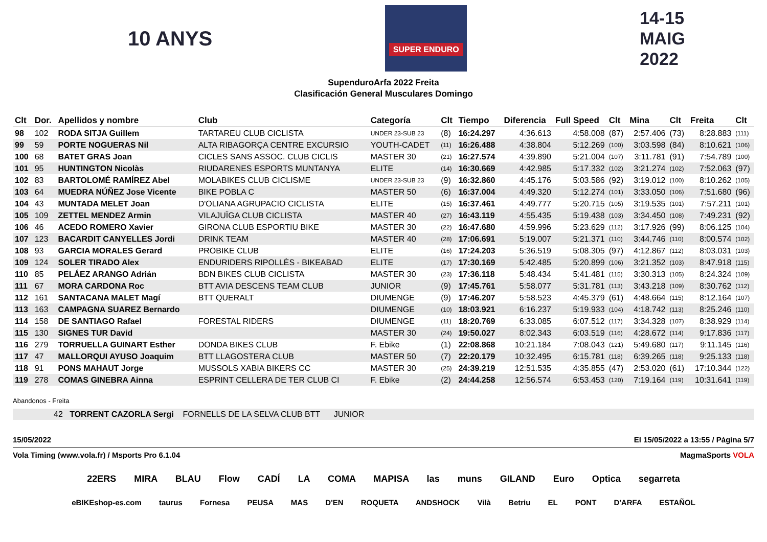10 ANYS
SUPER ENDURO
14-15
MAIG
2022
SupenduroArfa 2022 Freita
Clasificación General Musculares Domingo
| Clt | Dor. | Apellidos y nombre | Club | Categoría | Clt | Tiempo | Diferencia | Full Speed | Clt | Mina | Clt | Freita | Clt |
| --- | --- | --- | --- | --- | --- | --- | --- | --- | --- | --- | --- | --- | --- |
| 98 | 102 | RODA SITJA Guillem | TARTAREU CLUB CICLISTA | UNDER 23-SUB 23 | (8) | 16:24.297 | 4:36.613 | 4:58.008 | (87) | 2:57.406 | (73) | 8:28.883 | (111) |
| 99 | 59 | PORTE NOGUERAS Nil | ALTA RIBAGORÇA CENTRE EXCURSIO | YOUTH-CADET | (11) | 16:26.488 | 4:38.804 | 5:12.269 | (100) | 3:03.598 | (84) | 8:10.621 | (106) |
| 100 | 68 | BATET GRAS Joan | CICLES SANS ASSOC. CLUB CICLIS | MASTER 30 | (21) | 16:27.574 | 4:39.890 | 5:21.004 | (107) | 3:11.781 | (91) | 7:54.789 | (100) |
| 101 | 95 | HUNTINGTON Nicolàs | RIUDARENES ESPORTS MUNTANYA | ELITE | (14) | 16:30.669 | 4:42.985 | 5:17.332 | (102) | 3:21.274 | (102) | 7:52.063 | (97) |
| 102 | 83 | BARTOLOMÉ RAMÍREZ Abel | MOLABIKES CLUB CICLISME | UNDER 23-SUB 23 | (9) | 16:32.860 | 4:45.176 | 5:03.586 | (92) | 3:19.012 | (100) | 8:10.262 | (105) |
| 103 | 64 | MUEDRA NÚÑEZ Jose Vicente | BIKE POBLA C | MASTER 50 | (6) | 16:37.004 | 4:49.320 | 5:12.274 | (101) | 3:33.050 | (106) | 7:51.680 | (96) |
| 104 | 43 | MUNTADA MELET Joan | D'OLIANA AGRUPACIO CICLISTA | ELITE | (15) | 16:37.461 | 4:49.777 | 5:20.715 | (105) | 3:19.535 | (101) | 7:57.211 | (101) |
| 105 | 109 | ZETTEL MENDEZ Armin | VILAJUÏGA CLUB CICLISTA | MASTER 40 | (27) | 16:43.119 | 4:55.435 | 5:19.438 | (103) | 3:34.450 | (108) | 7:49.231 | (92) |
| 106 | 46 | ACEDO ROMERO Xavier | GIRONA CLUB ESPORTIU BIKE | MASTER 30 | (22) | 16:47.680 | 4:59.996 | 5:23.629 | (112) | 3:17.926 | (99) | 8:06.125 | (104) |
| 107 | 123 | BACARDIT CANYELLES Jordi | DRINK TEAM | MASTER 40 | (28) | 17:06.691 | 5:19.007 | 5:21.371 | (110) | 3:44.746 | (110) | 8:00.574 | (102) |
| 108 | 93 | GARCIA MORALES Gerard | PROBIKE CLUB | ELITE | (16) | 17:24.203 | 5:36.519 | 5:08.305 | (97) | 4:12.867 | (112) | 8:03.031 | (103) |
| 109 | 124 | SOLER TIRADO Alex | ENDURIDERS RIPOLLÈS - BIKEABAD | ELITE | (17) | 17:30.169 | 5:42.485 | 5:20.899 | (106) | 3:21.352 | (103) | 8:47.918 | (115) |
| 110 | 85 | PELÁEZ ARANGO Adrián | BDN BIKES CLUB CICLISTA | MASTER 30 | (23) | 17:36.118 | 5:48.434 | 5:41.481 | (115) | 3:30.313 | (105) | 8:24.324 | (109) |
| 111 | 67 | MORA CARDONA Roc | BTT AVIA DESCENS TEAM CLUB | JUNIOR | (9) | 17:45.761 | 5:58.077 | 5:31.781 | (113) | 3:43.218 | (109) | 8:30.762 | (112) |
| 112 | 161 | SANTACANA MALET Magí | BTT QUERALT | DIUMENGE | (9) | 17:46.207 | 5:58.523 | 4:45.379 | (61) | 4:48.664 | (115) | 8:12.164 | (107) |
| 113 | 163 | CAMPAGNA SUAREZ Bernardo | | DIUMENGE | (10) | 18:03.921 | 6:16.237 | 5:19.933 | (104) | 4:18.742 | (113) | 8:25.246 | (110) |
| 114 | 158 | DE SANTIAGO Rafael | FORESTAL RIDERS | DIUMENGE | (11) | 18:20.769 | 6:33.085 | 6:07.512 | (117) | 3:34.328 | (107) | 8:38.929 | (114) |
| 115 | 130 | SIGNES TUR David | | MASTER 30 | (24) | 19:50.027 | 8:02.343 | 6:03.519 | (116) | 4:28.672 | (114) | 9:17.836 | (117) |
| 116 | 279 | TORRUELLA GUINART Esther | DONDA BIKES CLUB | F. Ebike | (1) | 22:08.868 | 10:21.184 | 7:08.043 | (121) | 5:49.680 | (117) | 9:11.145 | (116) |
| 117 | 47 | MALLORQUI AYUSO Joaquim | BTT LLAGOSTERA CLUB | MASTER 50 | (7) | 22:20.179 | 10:32.495 | 6:15.781 | (118) | 6:39.265 | (118) | 9:25.133 | (118) |
| 118 | 91 | PONS MAHAUT Jorge | MUSSOLS XABIA BIKERS CC | MASTER 30 | (25) | 24:39.219 | 12:51.535 | 4:35.855 | (47) | 2:53.020 | (61) | 17:10.344 | (122) |
| 119 | 278 | COMAS GINEBRA Ainna | ESPRINT CELLERA DE TER CLUB CI | F. Ebike | (2) | 24:44.258 | 12:56.574 | 6:53.453 | (120) | 7:19.164 | (119) | 10:31.641 | (119) |
Abandonos - Freita
42 TORRENT CAZORLA Sergi FORNELLS DE LA SELVA CLUB BTT JUNIOR
15/05/2022 El 15/05/2022 a 13:55 / Página 5/7
Vola Timing (www.vola.fr) / Msports Pro 6.1.04 MagmaSports VOLA
22ERS MIRA BLAU Flow CADÍ LA COMA MAPISA las muns GILAND Euro Optica segarreta
eBIKEshop-es.com taurus Fornesa PEUSA MAS D'EN ROQUETA ANDSHOCK Vilà Betriu EL PONT D'ARFA ESTAÑOL